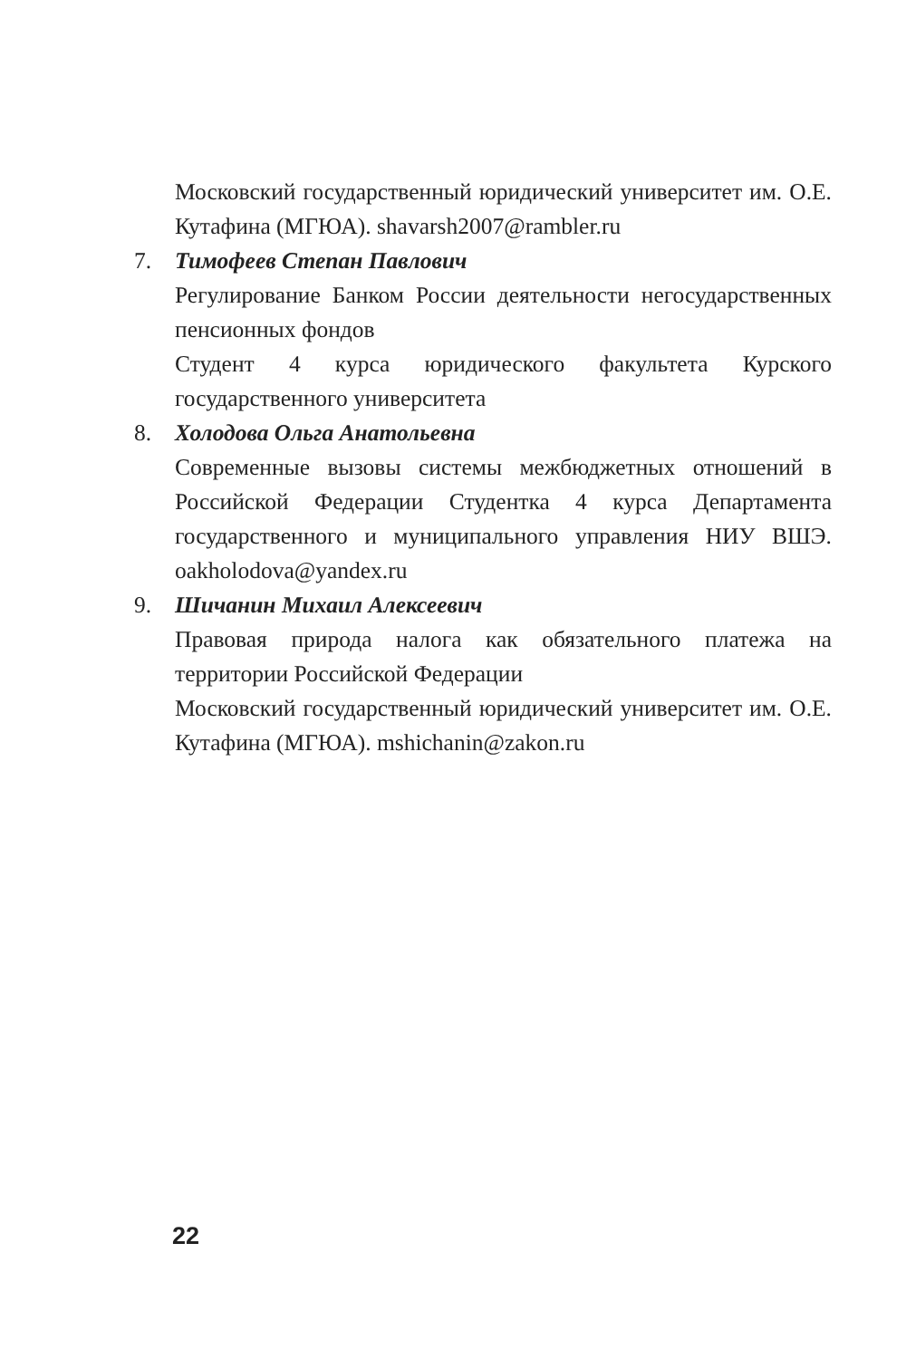Московский государственный юридический университет им. О.Е. Кутафина (МГЮА). shavarsh2007@rambler.ru
7. Тимофеев Степан Павлович
Регулирование Банком России деятельности негосударственных пенсионных фондов
Студент 4 курса юридического факультета Курского государственного университета
8. Холодова Ольга Анатольевна
Современные вызовы системы межбюджетных отношений в Российской Федерации Студентка 4 курса Департамента государственного и муниципального управления НИУ ВШЭ. oakholodova@yandex.ru
9. Шичанин Михаил Алексеевич
Правовая природа налога как обязательного платежа на территории Российской Федерации
Московский государственный юридический университет им. О.Е. Кутафина (МГЮА). mshichanin@zakon.ru
22